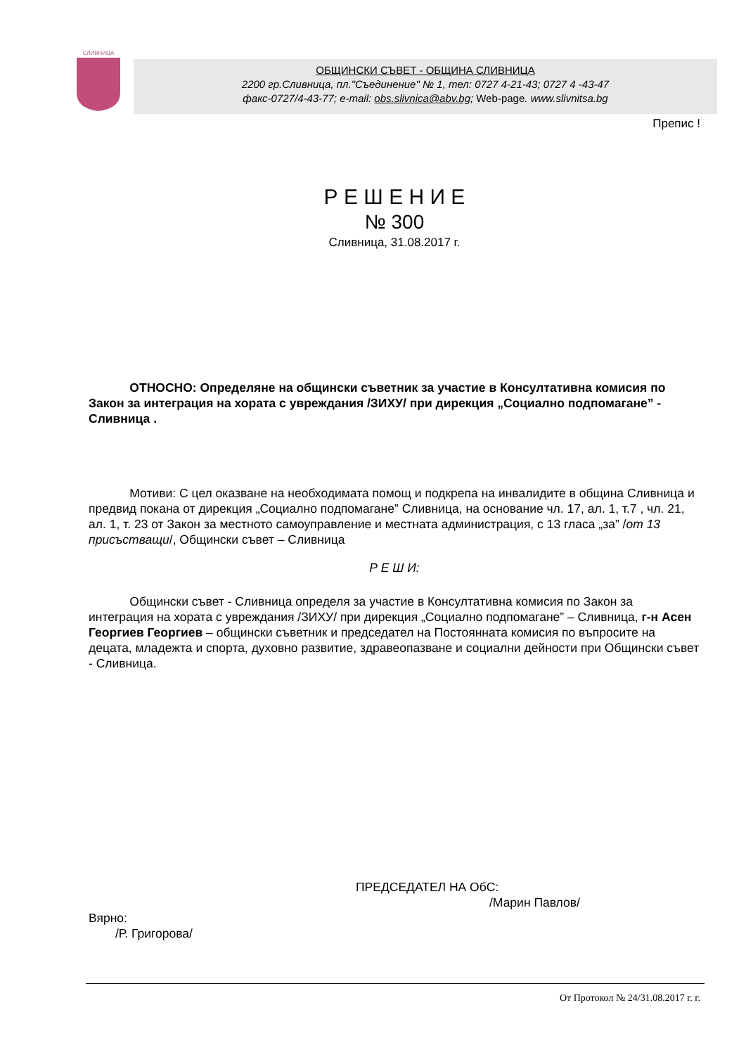СЛИВНИЦА
ОБЩИНСКИ СЪВЕТ - ОБЩИНА СЛИВНИЦА
2200 гр.Сливница, пл."Съединение" № 1, тел: 0727 4-21-43; 0727 4 -43-47
факс-0727/4-43-77; e-mail: obs.slivnica@abv.bg; Web-page. www.slivnitsa.bg
Препис !
Р Е Ш Е Н И Е
№ 300
Сливница, 31.08.2017 г.
ОТНОСНО: Определяне на общински съветник за участие в Консултативна комисия по Закон за интеграция на хората с увреждания /ЗИХУ/ при дирекция „Социално подпомагане” - Сливница .
Мотиви: С цел оказване на необходимата помощ и подкрепа на инвалидите в община Сливница и предвид покана от дирекция „Социално подпомагане” Сливница, на основание чл. 17, ал. 1, т.7 , чл. 21, ал. 1, т. 23 от Закон за местното самоуправление и местната администрация, с 13 гласа „за” /от 13 присъстващи/, Общински съвет – Сливница
Р Е Ш И:
Общински съвет - Сливница определя за участие в Консултативна комисия по Закон за интеграция на хората с увреждания /ЗИХУ/ при дирекция „Социално подпомагане” – Сливница, г-н Асен Георгиев Георгиев – общински съветник и председател на Постоянната комисия по въпросите на децата, младежта и спорта, духовно развитие, здравеопазване и социални дейности при Общински съвет - Сливница.
ПРЕДСЕДАТЕЛ НА ОбС:
/Марин Павлов/
Вярно:
/Р. Григорова/
От Протокол № 24/31.08.2017 г. г.